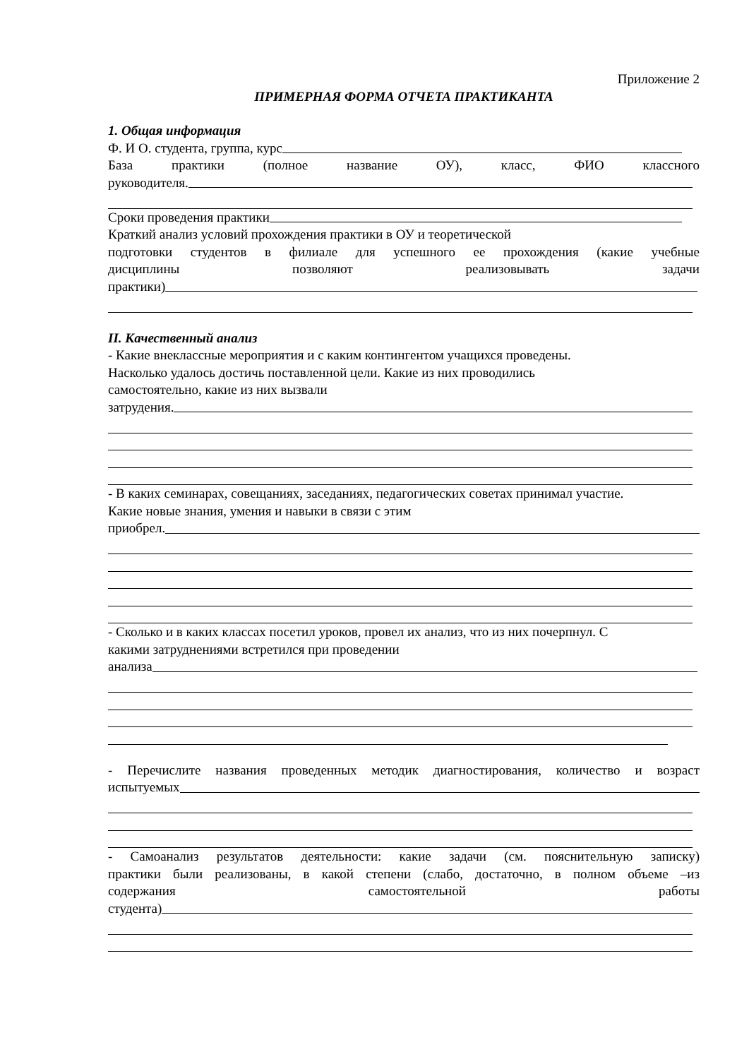Приложение 2
ПРИМЕРНАЯ ФОРМА ОТЧЕТА ПРАКТИКАНТА
1. Общая информация
Ф. И О. студента, группа, курс
База практики (полное название ОУ), класс, ФИО классного
руководителя.
Сроки проведения практики
Краткий анализ условий прохождения практики в ОУ и теоретической
подготовки студентов в филиале для успешного ее прохождения (какие учебные
дисциплины позволяют реализовывать задачи
практики)
II. Качественный анализ
- Какие внеклассные мероприятия и с каким контингентом учащихся проведены.
Насколько удалось достичь поставленной цели. Какие из них проводились
самостоятельно, какие из них вызвали
затрудения.
- В каких семинарах, совещаниях, заседаниях, педагогических советах принимал участие.
Какие новые знания, умения и навыки в связи с этим
приобрел.
- Сколько и в каких классах посетил уроков, провел их анализ, что из них почерпнул. С
какими затруднениями встретился при проведении
анализа
- Перечислите названия проведенных методик диагностирования, количество и возраст
испытуемых
- Самоанализ результатов деятельности: какие задачи (см. пояснительную записку)
практики были реализованы, в какой степени (слабо, достаточно, в полном объеме –из
содержания самостоятельной работы
студента)